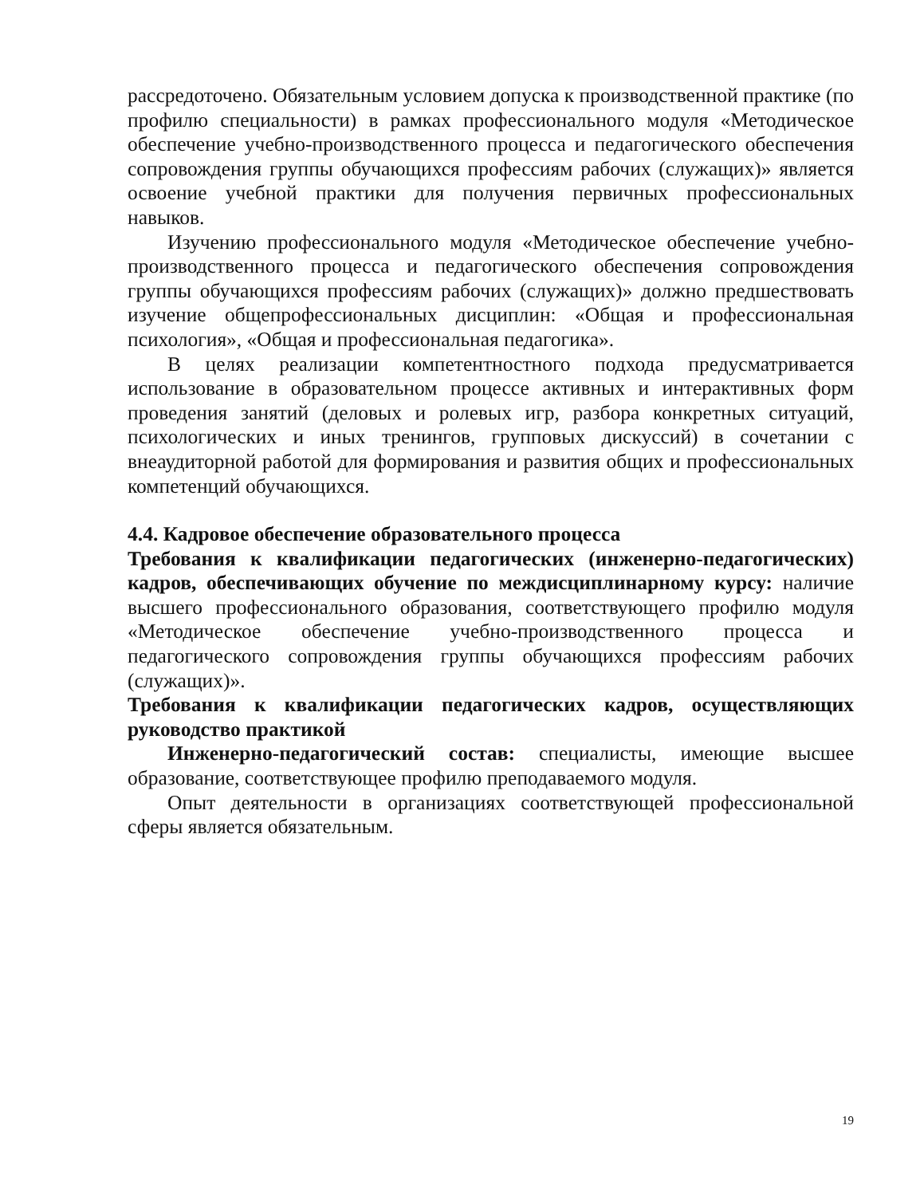рассредоточено. Обязательным условием допуска к производственной практике (по профилю специальности) в рамках профессионального модуля «Методическое обеспечение учебно-производственного процесса и педагогического обеспечения сопровождения группы обучающихся профессиям рабочих (служащих)» является освоение учебной практики для получения первичных профессиональных навыков.
Изучению профессионального модуля «Методическое обеспечение учебно-производственного процесса и педагогического обеспечения сопровождения группы обучающихся профессиям рабочих (служащих)» должно предшествовать изучение общепрофессиональных дисциплин: «Общая и профессиональная психология», «Общая и профессиональная педагогика».
В целях реализации компетентностного подхода предусматривается использование в образовательном процессе активных и интерактивных форм проведения занятий (деловых и ролевых игр, разбора конкретных ситуаций, психологических и иных тренингов, групповых дискуссий) в сочетании с внеаудиторной работой для формирования и развития общих и профессиональных компетенций обучающихся.
4.4. Кадровое обеспечение образовательного процесса
Требования к квалификации педагогических (инженерно-педагогических) кадров, обеспечивающих обучение по междисциплинарному курсу: наличие высшего профессионального образования, соответствующего профилю модуля «Методическое обеспечение учебно-производственного процесса и педагогического сопровождения группы обучающихся профессиям рабочих (служащих)».
Требования к квалификации педагогических кадров, осуществляющих руководство практикой
Инженерно-педагогический состав: специалисты, имеющие высшее образование, соответствующее профилю преподаваемого модуля.
Опыт деятельности в организациях соответствующей профессиональной сферы является обязательным.
19